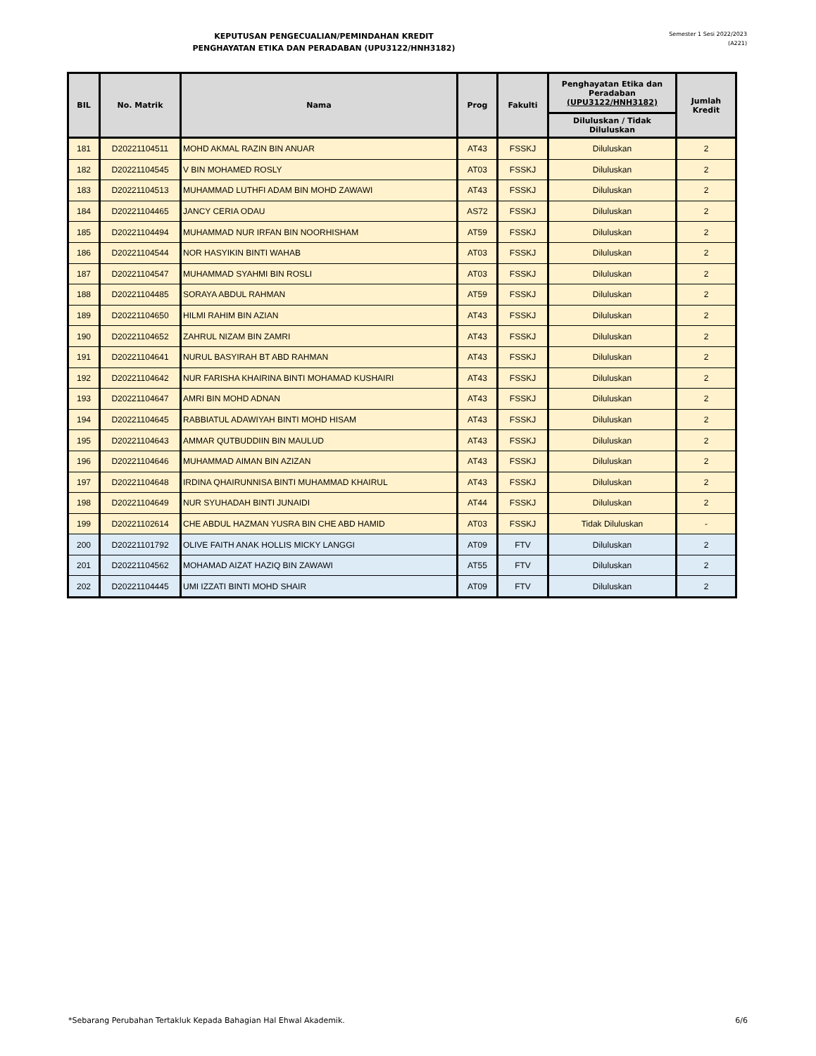KEPUTUSAN PENGECUALIAN/PEMINDAHAN KREDIT
PENGHAYATAN ETIKA DAN PERADABAN (UPU3122/HNH3182)
Semester 1 Sesi 2022/2023
(A221)
| BIL | No. Matrik | Nama | Prog | Fakulti | Penghayatan Etika dan Peradaban (UPU3122/HNH3182) | Jumlah Kredit |
| --- | --- | --- | --- | --- | --- | --- |
| | | | | | Diluluskan / Tidak Diluluskan | |
| 181 | D20221104511 | MOHD AKMAL RAZIN BIN ANUAR | AT43 | FSSKJ | Diluluskan | 2 |
| 182 | D20221104545 | V BIN MOHAMED ROSLY | AT03 | FSSKJ | Diluluskan | 2 |
| 183 | D20221104513 | MUHAMMAD LUTHFI ADAM BIN MOHD ZAWAWI | AT43 | FSSKJ | Diluluskan | 2 |
| 184 | D20221104465 | JANCY CERIA ODAU | AS72 | FSSKJ | Diluluskan | 2 |
| 185 | D20221104494 | MUHAMMAD NUR IRFAN BIN NOORHISHAM | AT59 | FSSKJ | Diluluskan | 2 |
| 186 | D20221104544 | NOR HASYIKIN BINTI WAHAB | AT03 | FSSKJ | Diluluskan | 2 |
| 187 | D20221104547 | MUHAMMAD SYAHMI BIN ROSLI | AT03 | FSSKJ | Diluluskan | 2 |
| 188 | D20221104485 | SORAYA ABDUL RAHMAN | AT59 | FSSKJ | Diluluskan | 2 |
| 189 | D20221104650 | HILMI RAHIM BIN AZIAN | AT43 | FSSKJ | Diluluskan | 2 |
| 190 | D20221104652 | ZAHRUL NIZAM BIN ZAMRI | AT43 | FSSKJ | Diluluskan | 2 |
| 191 | D20221104641 | NURUL BASYIRAH BT ABD RAHMAN | AT43 | FSSKJ | Diluluskan | 2 |
| 192 | D20221104642 | NUR FARISHA KHAIRINA BINTI MOHAMAD KUSHAIRI | AT43 | FSSKJ | Diluluskan | 2 |
| 193 | D20221104647 | AMRI BIN MOHD ADNAN | AT43 | FSSKJ | Diluluskan | 2 |
| 194 | D20221104645 | RABBIATUL ADAWIYAH BINTI MOHD HISAM | AT43 | FSSKJ | Diluluskan | 2 |
| 195 | D20221104643 | AMMAR QUTBUDDIIN BIN MAULUD | AT43 | FSSKJ | Diluluskan | 2 |
| 196 | D20221104646 | MUHAMMAD AIMAN BIN AZIZAN | AT43 | FSSKJ | Diluluskan | 2 |
| 197 | D20221104648 | IRDINA QHAIRUNNISA BINTI MUHAMMAD KHAIRUL | AT43 | FSSKJ | Diluluskan | 2 |
| 198 | D20221104649 | NUR SYUHADAH BINTI JUNAIDI | AT44 | FSSKJ | Diluluskan | 2 |
| 199 | D20221102614 | CHE ABDUL HAZMAN YUSRA BIN CHE ABD HAMID | AT03 | FSSKJ | Tidak Diluluskan | - |
| 200 | D20221101792 | OLIVE FAITH ANAK HOLLIS MICKY LANGGI | AT09 | FTV | Diluluskan | 2 |
| 201 | D20221104562 | MOHAMAD AIZAT HAZIQ BIN ZAWAWI | AT55 | FTV | Diluluskan | 2 |
| 202 | D20221104445 | UMI IZZATI BINTI MOHD SHAIR | AT09 | FTV | Diluluskan | 2 |
*Sebarang Perubahan Tertakluk Kepada Bahagian Hal Ehwal Akademik. 6/6